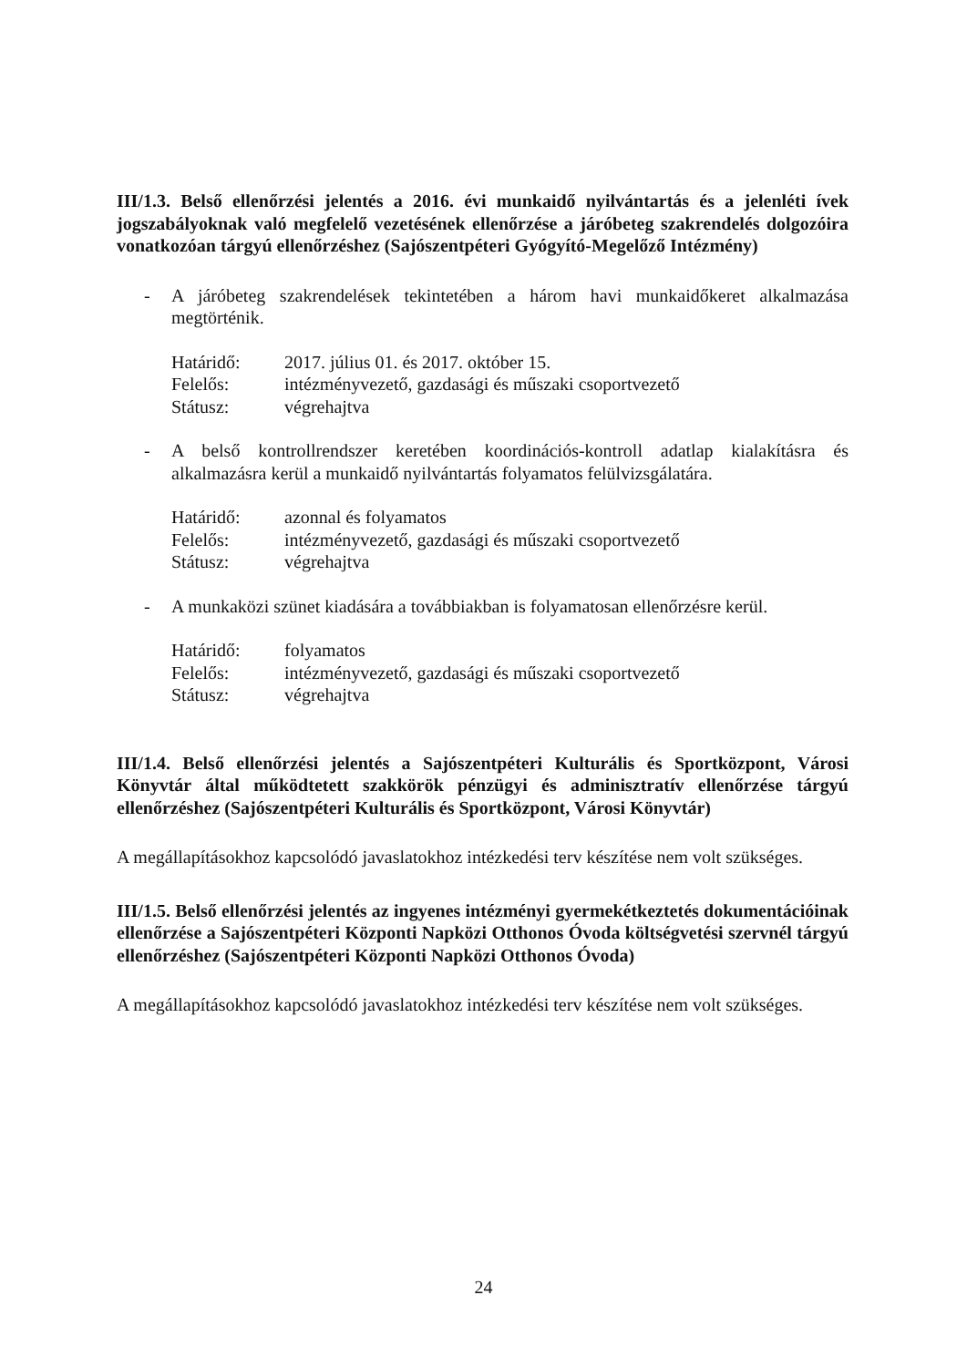III/1.3. Belső ellenőrzési jelentés a 2016. évi munkaidő nyilvántartás és a jelenléti ívek jogszabályoknak való megfelelő vezetésének ellenőrzése a járóbeteg szakrendelés dolgozóira vonatkozóan tárgyú ellenőrzéshez (Sajószentpéteri Gyógyító-Megelőző Intézmény)
- A járóbeteg szakrendelések tekintetében a három havi munkaidőkeret alkalmazása megtörténik.
| Határidő: | 2017. július 01. és 2017. október 15. |
| Felelős: | intézményvezető, gazdasági és műszaki csoportvezető |
| Státusz: | végrehajtva |
- A belső kontrollrendszer keretében koordinációs-kontroll adatlap kialakításra és alkalmazásra kerül a munkaidő nyilvántartás folyamatos felülvizsgálatára.
| Határidő: | azonnal és folyamatos |
| Felelős: | intézményvezető, gazdasági és műszaki csoportvezető |
| Státusz: | végrehajtva |
- A munkaközi szünet kiadására a továbbiakban is folyamatosan ellenőrzésre kerül.
| Határidő: | folyamatos |
| Felelős: | intézményvezető, gazdasági és műszaki csoportvezető |
| Státusz: | végrehajtva |
III/1.4. Belső ellenőrzési jelentés a Sajószentpéteri Kulturális és Sportközpont, Városi Könyvtár által működtetett szakkörök pénzügyi és adminisztratív ellenőrzése tárgyú ellenőrzéshez (Sajószentpéteri Kulturális és Sportközpont, Városi Könyvtár)
A megállapításokhoz kapcsolódó javaslatokhoz intézkedési terv készítése nem volt szükséges.
III/1.5. Belső ellenőrzési jelentés az ingyenes intézményi gyermekétkeztetés dokumentációinak ellenőrzése a Sajószentpéteri Központi Napközi Otthonos Óvoda költségvetési szervnél tárgyú ellenőrzéshez (Sajószentpéteri Központi Napközi Otthonos Óvoda)
A megállapításokhoz kapcsolódó javaslatokhoz intézkedési terv készítése nem volt szükséges.
24